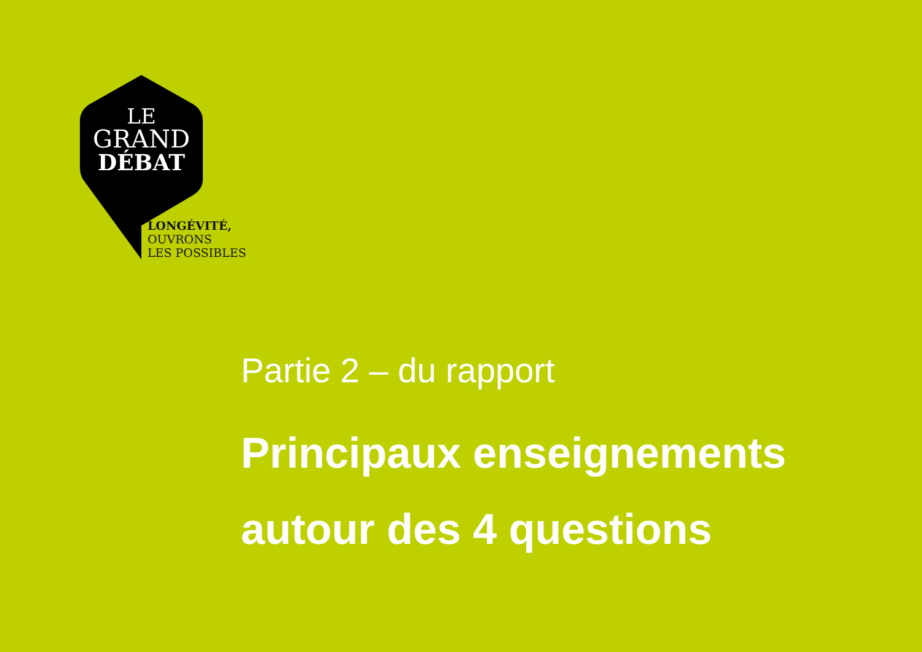LE
GRAND
DÉBAT
LONGÉVITÉ,
OUVRONS
LES POSSIBLES
Partie 2 – du rapport
Principaux enseignements
autour des 4 questions